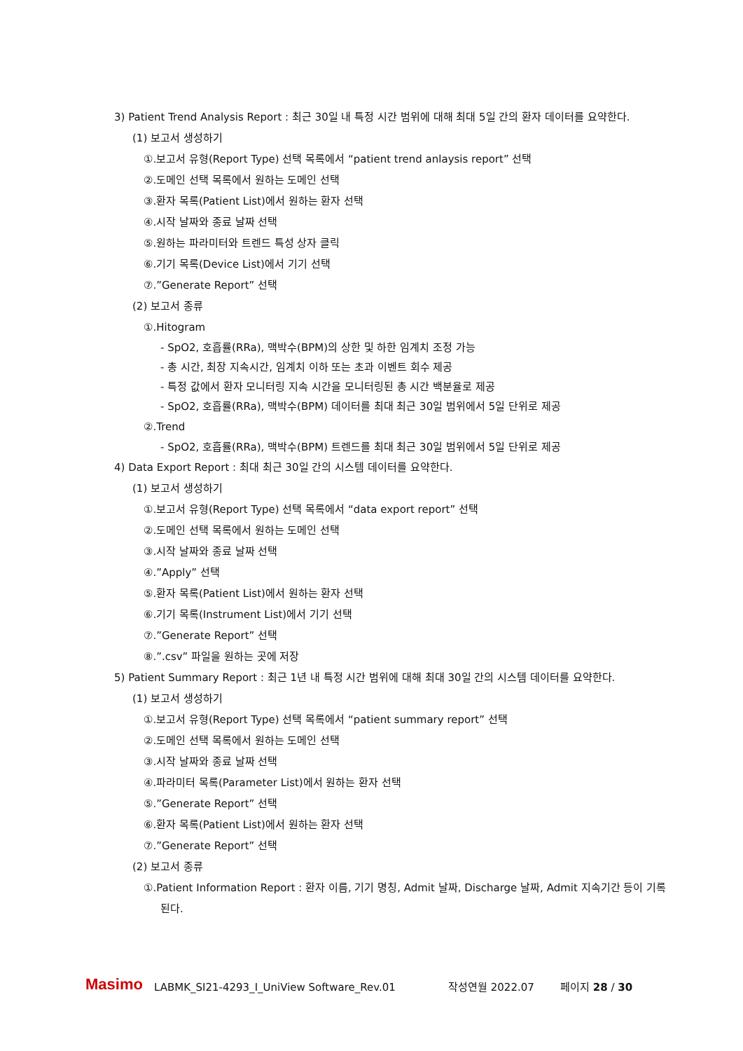3) Patient Trend Analysis Report : 최근 30일 내 특정 시간 범위에 대해 최대 5일 간의 환자 데이터를 요약한다.
(1) 보고서 생성하기
①.보고서 유형(Report Type) 선택 목록에서 “patient trend anlaysis report” 선택
②.도메인 선택 목록에서 원하는 도메인 선택
③.환자 목록(Patient List)에서 원하는 환자 선택
④.시작 날짜와 종료 날짜 선택
⑤.원하는 파라미터와 트렌드 특성 상자 클릭
⑥.기기 목록(Device List)에서 기기 선택
⑦.”Generate Report” 선택
(2) 보고서 종류
①.Hitogram
- SpO2, 호흡률(RRa), 맥박수(BPM)의 상한 및 하한 임계치 조정 가능
- 총 시간, 최장 지속시간, 임계치 이하 또는 초과 이벤트 회수 제공
- 특정 값에서 환자 모니터링 지속 시간을 모니터링된 총 시간 백분율로 제공
- SpO2, 호흡률(RRa), 맥박수(BPM) 데이터를 최대 최근 30일 범위에서 5일 단위로 제공
②.Trend
- SpO2, 호흡률(RRa), 맥박수(BPM) 트렌드를 최대 최근 30일 범위에서 5일 단위로 제공
4) Data Export Report : 최대 최근 30일 간의 시스템 데이터를 요약한다.
(1) 보고서 생성하기
①.보고서 유형(Report Type) 선택 목록에서 “data export report” 선택
②.도메인 선택 목록에서 원하는 도메인 선택
③.시작 날짜와 종료 날짜 선택
④.”Apply” 선택
⑤.환자 목록(Patient List)에서 원하는 환자 선택
⑥.기기 목록(Instrument List)에서 기기 선택
⑦.”Generate Report” 선택
⑧.”.csv” 파일을 원하는 곳에 저장
5) Patient Summary Report : 최근 1년 내 특정 시간 범위에 대해 최대 30일 간의 시스템 데이터를 요약한다.
(1) 보고서 생성하기
①.보고서 유형(Report Type) 선택 목록에서 “patient summary report” 선택
②.도메인 선택 목록에서 원하는 도메인 선택
③.시작 날짜와 종료 날짜 선택
④.파라미터 목록(Parameter List)에서 원하는 환자 선택
⑤.”Generate Report” 선택
⑥.환자 목록(Patient List)에서 원하는 환자 선택
⑦.”Generate Report” 선택
(2) 보고서 종류
①.Patient Information Report : 환자 이름, 기기 명칭, Admit 날짜, Discharge 날짜, Admit 지속기간 등이 기록된다.
Masimo LABMK_SI21-4293_I_UniView Software_Rev.01 작성연월 2022.07 페이지 28 / 30